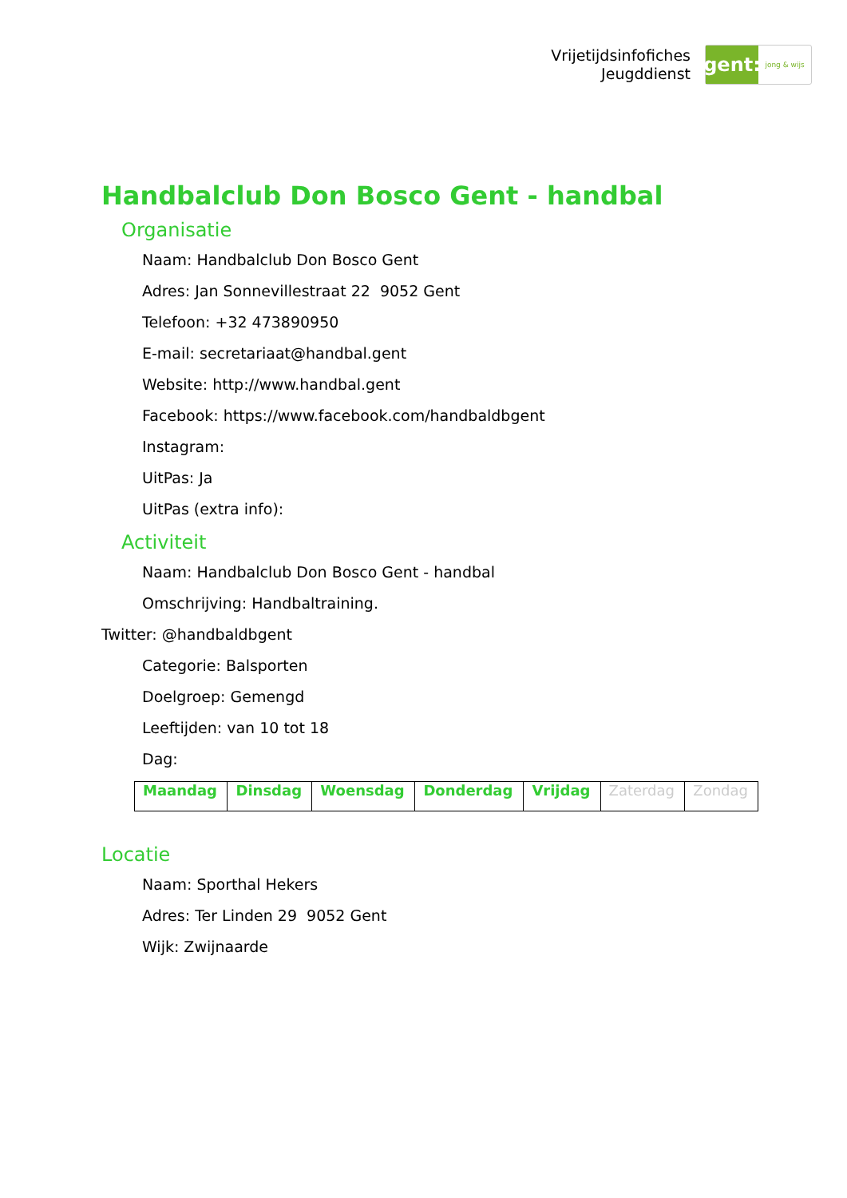Vrijetijdsinfofiches
Jeugddienst
gent:
jong & wijs
Handbalclub Don Bosco Gent - handbal
Organisatie
Naam: Handbalclub Don Bosco Gent
Adres: Jan Sonnevillestraat 22 9052 Gent
Telefoon: +32 473890950
E-mail: secretariaat@handbal.gent
Website: http://www.handbal.gent
Facebook: https://www.facebook.com/handbaldbgent
Instagram:
UitPas: Ja
UitPas (extra info):
Activiteit
Naam: Handbalclub Don Bosco Gent - handbal
Omschrijving: Handbaltraining.
Twitter: @handbaldbgent
Categorie: Balsporten
Doelgroep: Gemengd
Leeftijden: van 10 tot 18
Dag:
| Maandag | Dinsdag | Woensdag | Donderdag | Vrijdag | Zaterdag | Zondag |
Locatie
Naam: Sporthal Hekers
Adres: Ter Linden 29 9052 Gent
Wijk: Zwijnaarde